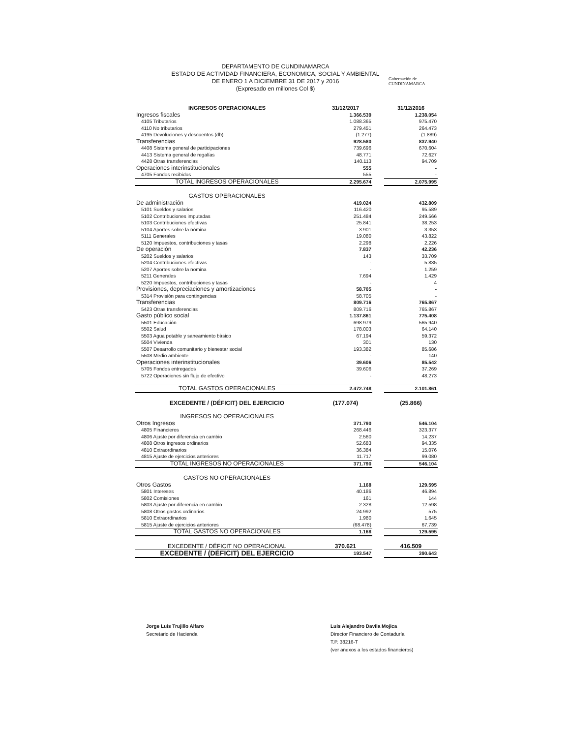DEPARTAMENTO DE CUNDINAMARCA
ESTADO DE ACTIVIDAD FINANCIERA, ECONOMICA, SOCIAL Y AMBIENTAL
DE ENERO 1 A DICIEMBRE 31 DE 2017 y 2016
(Expresado en millones Col $)
Gobernación de
CUNDINAMARCA
| INGRESOS OPERACIONALES | 31/12/2017 | | 31/12/2016 |
| Ingresos fiscales | 1.366.539 | | 1.238.054 |
| 4105 Tributarios | 1.088.365 | | 975.470 |
| 4110 No tributarios | 279.451 | | 264.473 |
| 4195 Devoluciones y descuentos (db) | (1.277) | | (1.889) |
| Transferencias | 928.580 | | 837.940 |
| 4408 Sistema general de participaciones | 739.696 | | 670.604 |
| 4413 Sistema general de regalías | 48.771 | | 72.627 |
| 4428 Otras transferencias | 140.113 | | 94.709 |
| Operaciones interinstitucionales | 555 | | - |
| 4705 Fondos recibidos | 555 | | - |
| TOTAL INGRESOS OPERACIONALES | 2.295.674 | | 2.075.995 |
| GASTOS OPERACIONALES | | | |
| De administración | 419.024 | | 432.809 |
| 5101 Sueldos y salarios | 116.420 | | 95.589 |
| 5102 Contribuciones imputadas | 251.484 | | 249.566 |
| 5103 Contribuciones efectivas | 25.841 | | 38.253 |
| 5104 Aportes sobre la nómina | 3.901 | | 3.353 |
| 5111 Generales | 19.080 | | 43.822 |
| 5120 Impuestos, contribuciones y tasas | 2.298 | | 2.226 |
| De operación | 7.837 | | 42.236 |
| 5202 Sueldos y salarios | 143 | | 33.709 |
| 5204 Contribuciones efectivas | - | | 5.835 |
| 5207 Aportes sobre la nomina | - | | 1.259 |
| 5211 Generales | 7.694 | | 1.429 |
| 5220 Impuestos, contribuciones y tasas | - | | 4 |
| Provisiones, depreciaciones y amortizaciones | 58.705 | | - |
| 5314 Provisión para contingencias | 58.705 | | - |
| Transferencias | 809.716 | | 765.867 |
| 5423 Otras transferencias | 809.716 | | 765.867 |
| Gasto público social | 1.137.861 | | 775.408 |
| 5501 Educación | 698.979 | | 565.940 |
| 5502 Salud | 178.003 | | 64.140 |
| 5503 Agua potable y saneamiento bàsico | 67.194 | | 59.372 |
| 5504 Vivienda | 301 | | 130 |
| 5507 Desarrollo comunitario y bienestar social | 193.382 | | 85.686 |
| 5508 Medio ambiente | - | | 140 |
| Operaciones interinstitucionales | 39.606 | | 85.542 |
| 5705 Fondos entregados | 39.606 | | 37.269 |
| 5722 Operaciones sin flujo de efectivo | - | | 48.273 |
| TOTAL GASTOS OPERACIONALES | 2.472.748 | | 2.101.861 |
| EXCEDENTE / (DÉFICIT) DEL EJERCICIO | (177.074) | | (25.866) |
| INGRESOS NO OPERACIONALES | | | |
| Otros Ingresos | 371.790 | | 546.104 |
| 4805 Financieros | 268.446 | | 323.377 |
| 4806 Ajuste por diferencia en cambio | 2.560 | | 14.237 |
| 4808 Otros ingresos ordinarios | 52.683 | | 94.335 |
| 4810 Extraordinarios | 36.384 | | 15.076 |
| 4815 Ajuste de ejercicios anteriores | 11.717 | | 99.080 |
| TOTAL INGRESOS NO OPERACIONALES | 371.790 | | 546.104 |
| GASTOS NO OPERACIONALES | | | |
| Otros Gastos | 1.168 | | 129.595 |
| 5801 Intereses | 40.186 | | 46.894 |
| 5802 Comisiones | 161 | | 144 |
| 5803 Ajuste por diferencia en cambio | 2.328 | | 12.598 |
| 5808 Otros gastos ordinarios | 24.992 | | 575 |
| 5810 Extraordinarios | 1.980 | | 1.645 |
| 5815 Ajuste de ejercicios anteriores | (68.478) | | 67.739 |
| TOTAL GASTOS NO OPERACIONALES | 1.168 | | 129.595 |
| EXCEDENTE / DÉFICIT NO OPERACIONAL | 370.621 | | 416.509 |
| EXCEDENTE / (DÉFICIT) DEL EJERCICIO | 193.547 | | 390.643 |
Jorge Luis Trujillo Alfaro
Secretario de Hacienda
Luis Alejandro Davila Mojica
Director Financiero de Contaduría
T.P. 38216-T
(ver anexos a los estados financieros)